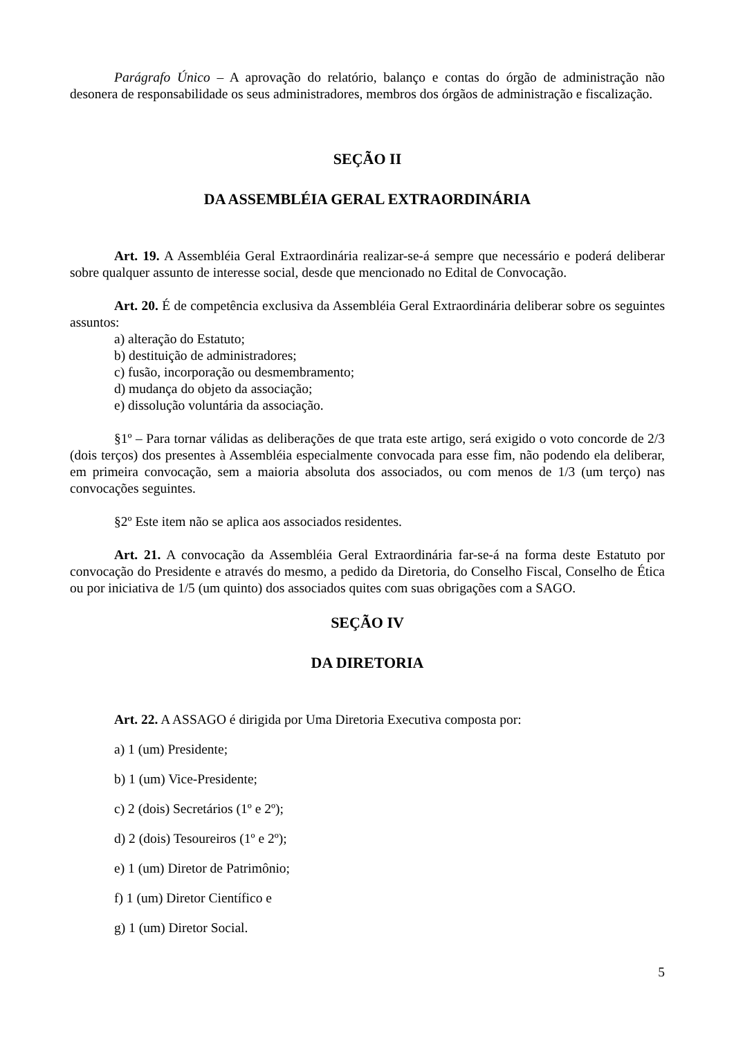Parágrafo Único – A aprovação do relatório, balanço e contas do órgão de administração não desonera de responsabilidade os seus administradores, membros dos órgãos de administração e fiscalização.
SEÇÃO II
DA ASSEMBLÉIA GERAL EXTRAORDINÁRIA
Art. 19. A Assembléia Geral Extraordinária realizar-se-á sempre que necessário e poderá deliberar sobre qualquer assunto de interesse social, desde que mencionado no Edital de Convocação.
Art. 20. É de competência exclusiva da Assembléia Geral Extraordinária deliberar sobre os seguintes assuntos:
a) alteração do Estatuto;
b) destituição de administradores;
c) fusão, incorporação ou desmembramento;
d) mudança do objeto da associação;
e) dissolução voluntária da associação.
§1º – Para tornar válidas as deliberações de que trata este artigo, será exigido o voto concorde de 2/3 (dois terços) dos presentes à Assembléia especialmente convocada para esse fim, não podendo ela deliberar, em primeira convocação, sem a maioria absoluta dos associados, ou com menos de 1/3 (um terço) nas convocações seguintes.
§2º Este item não se aplica aos associados residentes.
Art. 21. A convocação da Assembléia Geral Extraordinária far-se-á na forma deste Estatuto por convocação do Presidente e através do mesmo, a pedido da Diretoria, do Conselho Fiscal, Conselho de Ética ou por iniciativa de 1/5 (um quinto) dos associados quites com suas obrigações com a SAGO.
SEÇÃO IV
DA DIRETORIA
Art. 22. A ASSAGO é dirigida por Uma Diretoria Executiva composta por:
a) 1 (um) Presidente;
b) 1 (um) Vice-Presidente;
c) 2 (dois) Secretários (1º e 2º);
d) 2 (dois) Tesoureiros (1º e 2º);
e) 1 (um) Diretor de Patrimônio;
f) 1 (um) Diretor Científico e
g) 1 (um) Diretor Social.
5